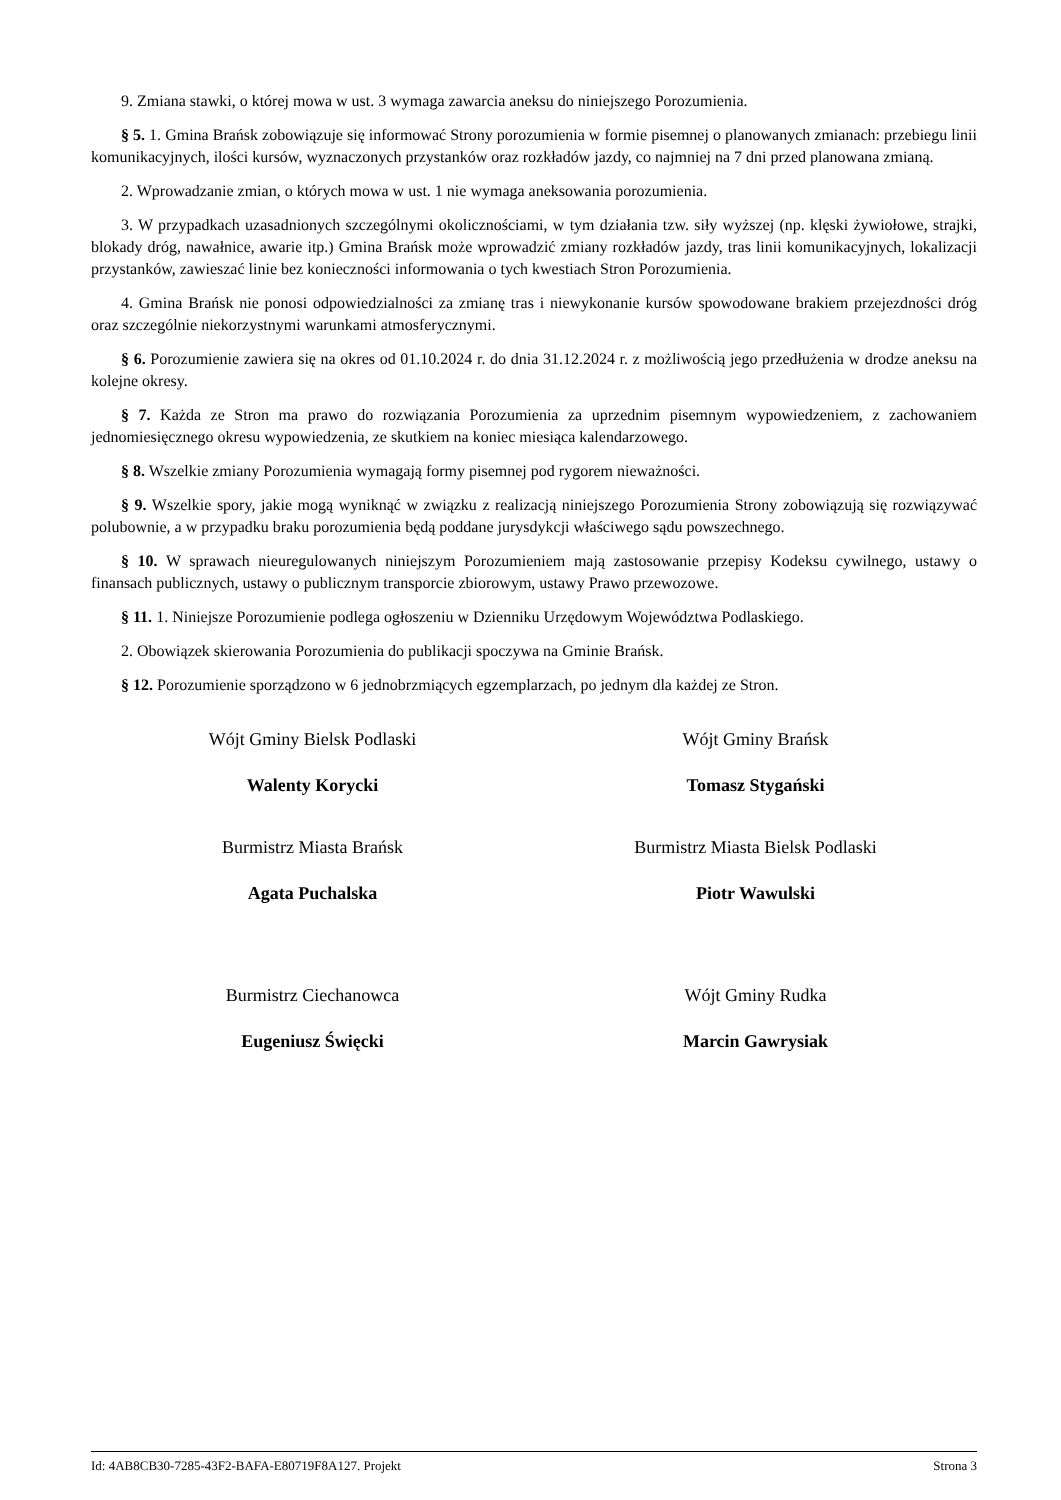9. Zmiana stawki, o której mowa w ust. 3 wymaga zawarcia aneksu do niniejszego Porozumienia.
§ 5. 1. Gmina Brańsk zobowiązuje się informować Strony porozumienia w formie pisemnej o planowanych zmianach: przebiegu linii komunikacyjnych, ilości kursów, wyznaczonych przystanków oraz rozkładów jazdy, co najmniej na 7 dni przed planowana zmianą.
2. Wprowadzanie zmian, o których mowa w ust. 1 nie wymaga aneksowania porozumienia.
3. W przypadkach uzasadnionych szczególnymi okolicznościami, w tym działania tzw. siły wyższej (np. klęski żywiołowe, strajki, blokady dróg, nawałnice, awarie itp.) Gmina Brańsk może wprowadzić zmiany rozkładów jazdy, tras linii komunikacyjnych, lokalizacji przystanków, zawieszać linie bez konieczności informowania o tych kwestiach Stron Porozumienia.
4. Gmina Brańsk nie ponosi odpowiedzialności za zmianę tras i niewykonanie kursów spowodowane brakiem przejezdności dróg oraz szczególnie niekorzystnymi warunkami atmosferycznymi.
§ 6. Porozumienie zawiera się na okres od 01.10.2024 r. do dnia 31.12.2024 r. z możliwością jego przedłużenia w drodze aneksu na kolejne okresy.
§ 7. Każda ze Stron ma prawo do rozwiązania Porozumienia za uprzednim pisemnym wypowiedzeniem, z zachowaniem jednomiesięcznego okresu wypowiedzenia, ze skutkiem na koniec miesiąca kalendarzowego.
§ 8. Wszelkie zmiany Porozumienia wymagają formy pisemnej pod rygorem nieważności.
§ 9. Wszelkie spory, jakie mogą wyniknąć w związku z realizacją niniejszego Porozumienia Strony zobowiązują się rozwiązywać polubownie, a w przypadku braku porozumienia będą poddane jurysdykcji właściwego sądu powszechnego.
§ 10. W sprawach nieuregulowanych niniejszym Porozumieniem mają zastosowanie przepisy Kodeksu cywilnego, ustawy o finansach publicznych, ustawy o publicznym transporcie zbiorowym, ustawy Prawo przewozowe.
§ 11. 1. Niniejsze Porozumienie podlega ogłoszeniu w Dzienniku Urzędowym Województwa Podlaskiego.
2. Obowiązek skierowania Porozumienia do publikacji spoczywa na Gminie Brańsk.
§ 12. Porozumienie sporządzono w 6 jednobrzmiących egzemplarzach, po jednym dla każdej ze Stron.
Wójt Gminy Bielsk Podlaski
Walenty Korycki
Wójt Gminy Brańsk
Tomasz Stygański
Burmistrz Miasta Brańsk
Agata Puchalska
Burmistrz Miasta Bielsk Podlaski
Piotr Wawulski
Burmistrz Ciechanowca
Eugeniusz Święcki
Wójt Gminy Rudka
Marcin Gawrysiak
Id: 4AB8CB30-7285-43F2-BAFA-E80719F8A127. Projekt Strona 3